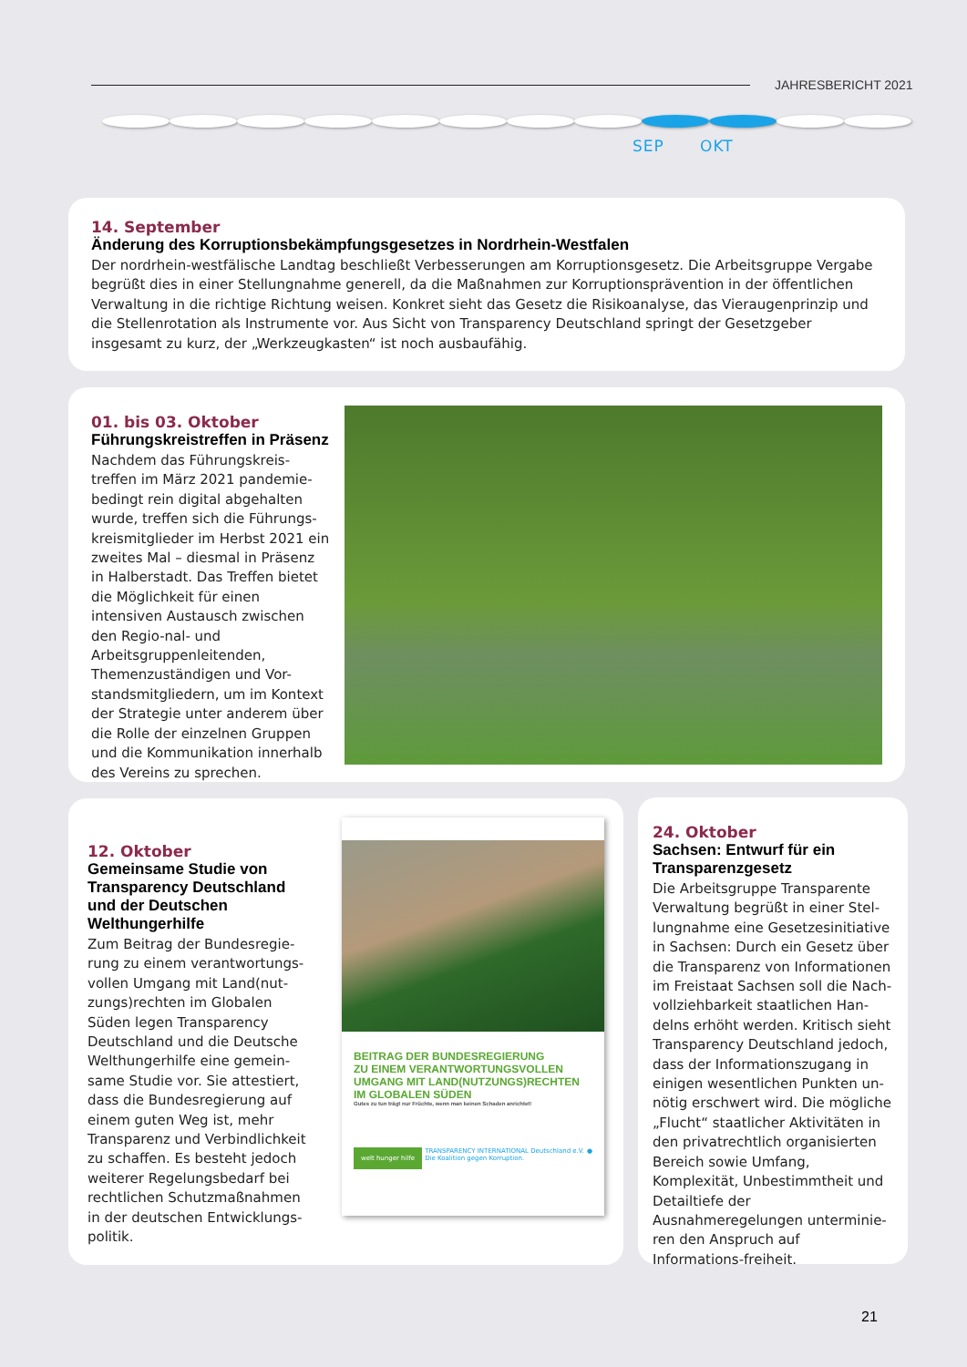JAHRESBERICHT 2021
SEP OKT
14. September
Änderung des Korruptionsbekämpfungsgesetzes in Nordrhein-Westfalen
Der nordrhein-westfälische Landtag beschließt Verbesserungen am Korruptionsgesetz. Die Arbeitsgruppe Vergabe begrüßt dies in einer Stellungnahme generell, da die Maßnahmen zur Korruptionsprävention in der öffentlichen Verwaltung in die richtige Richtung weisen. Konkret sieht das Gesetz die Risikoanalyse, das Vieraugenprinzip und die Stellenrotation als Instrumente vor. Aus Sicht von Transparency Deutschland springt der Gesetzgeber insgesamt zu kurz, der „Werkzeugkasten“ ist noch ausbaufähig.
01. bis 03. Oktober
Führungskreistreffen in Präsenz
Nachdem das Führungskreis-treffen im März 2021 pandemie-bedingt rein digital abgehalten wurde, treffen sich die Führungs-kreismitglieder im Herbst 2021 ein zweites Mal – diesmal in Präsenz in Halberstadt. Das Treffen bietet die Möglichkeit für einen intensiven Austausch zwischen den Regio-nal- und Arbeitsgruppenleitenden, Themenzuständigen und Vor-standsmitgliedern, um im Kontext der Strategie unter anderem über die Rolle der einzelnen Gruppen und die Kommunikation innerhalb des Vereins zu sprechen.
12. Oktober
Gemeinsame Studie von Transparency Deutschland und der Deutschen Welthungerhilfe
Zum Beitrag der Bundesregie-rung zu einem verantwortungs-vollen Umgang mit Land(nut-zungs)rechten im Globalen Süden legen Transparency Deutschland und die Deutsche Welthungerhilfe eine gemein-same Studie vor. Sie attestiert, dass die Bundesregierung auf einem guten Weg ist, mehr Transparenz und Verbindlichkeit zu schaffen. Es besteht jedoch weiterer Regelungsbedarf bei rechtlichen Schutzmaßnahmen in der deutschen Entwicklungs-politik.
BEITRAG DER BUNDESREGIERUNG
ZU EINEM VERANTWORTUNGSVOLLEN
UMGANG MIT LAND(NUTZUNGS)RECHTEN
IM GLOBALEN SÜDEN
Gutes zu tun trägt nur Früchte, wenn man keinen Schaden anrichtet!
welt hunger hilfe TRANSPARENCY INTERNATIONAL Deutschland e.V.
Die Koalition gegen Korruption. ●
24. Oktober
Sachsen: Entwurf für ein Transparenzgesetz
Die Arbeitsgruppe Transparente Verwaltung begrüßt in einer Stel-lungnahme eine Gesetzesinitiative in Sachsen: Durch ein Gesetz über die Transparenz von Informationen im Freistaat Sachsen soll die Nach-vollziehbarkeit staatlichen Han-delns erhöht werden. Kritisch sieht Transparency Deutschland jedoch, dass der Informationszugang in einigen wesentlichen Punkten un-nötig erschwert wird. Die mögliche „Flucht“ staatlicher Aktivitäten in den privatrechtlich organisierten Bereich sowie Umfang, Komplexität, Unbestimmtheit und Detailtiefe der Ausnahmeregelungen unterminie-ren den Anspruch auf Informations-freiheit.
21